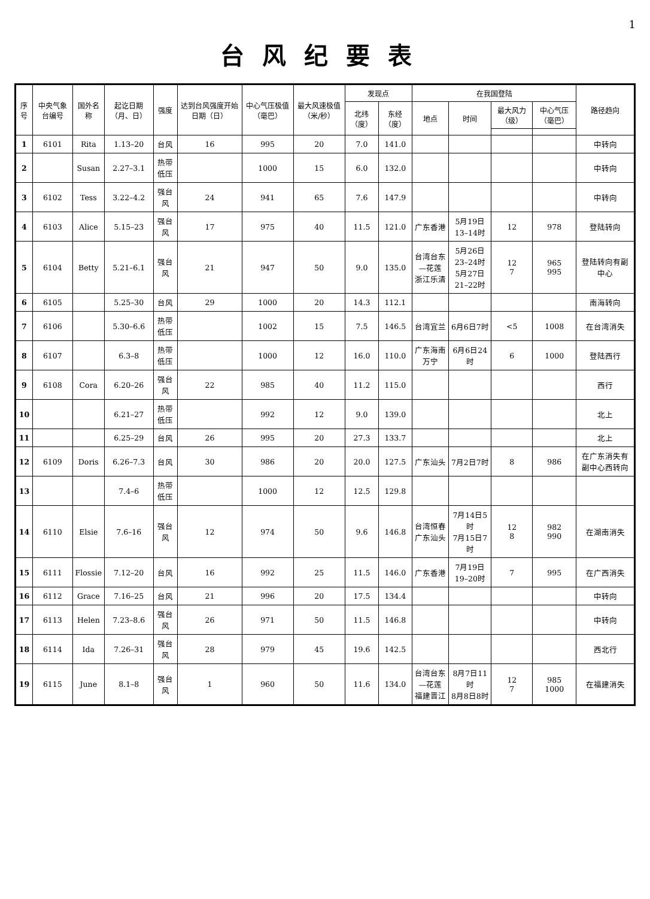1
台风纪要表
| 序号 | 中央气象台编号 | 国外名称 | 起讫日期（月、日） | 强度 | 达到台风强度开始日期（日） | 中心气压极值（毫巴） | 最大风速极值（米/秒） | 发现点 | | 在我国登陆 | | | | 路径趋向 |
| --- | --- | --- | --- | --- | --- | --- | --- | --- | --- | --- | --- | --- | --- | --- |
| | | | | | | | | 北纬（度） | 东经（度） | 地点 | 时间 | 最大风力（级） | 中心气压（毫巴） | |
| 1 | 6101 | Rita | 1.13–20 | 台风 | 16 | 995 | 20 | 7.0 | 141.0 | | | | | 中转向 |
| 2 | | Susan | 2.27–3.1 | 热带低压 | | 1000 | 15 | 6.0 | 132.0 | | | | | 中转向 |
| 3 | 6102 | Tess | 3.22–4.2 | 强台风 | 24 | 941 | 65 | 7.6 | 147.9 | | | | | 中转向 |
| 4 | 6103 | Alice | 5.15–23 | 强台风 | 17 | 975 | 40 | 11.5 | 121.0 | 广东香港 | 5月19日13–14时 | 12 | 978 | 登陆转向 |
| 5 | 6104 | Betty | 5.21–6.1 | 强台风 | 21 | 947 | 50 | 9.0 | 135.0 | 台湾台东—花莲 浙江乐清 | 5月26日23–24时 5月27日21–22时 | 12 7 | 965 995 | 登陆转向有副中心 |
| 6 | 6105 | | 5.25–30 | 台风 | 29 | 1000 | 20 | 14.3 | 112.1 | | | | | 南海转向 |
| 7 | 6106 | | 5.30–6.6 | 热带低压 | | 1002 | 15 | 7.5 | 146.5 | 台湾宜兰 | 6月6日7时 | <5 | 1008 | 在台湾消失 |
| 8 | 6107 | | 6.3–8 | 热带低压 | | 1000 | 12 | 16.0 | 110.0 | 广东海南万宁 | 6月6日24时 | 6 | 1000 | 登陆西行 |
| 9 | 6108 | Cora | 6.20–26 | 强台风 | 22 | 985 | 40 | 11.2 | 115.0 | | | | | 西行 |
| 10 | | | 6.21–27 | 热带低压 | | 992 | 12 | 9.0 | 139.0 | | | | | 北上 |
| 11 | | | 6.25–29 | 台风 | 26 | 995 | 20 | 27.3 | 133.7 | | | | | 北上 |
| 12 | 6109 | Doris | 6.26–7.3 | 台风 | 30 | 986 | 20 | 20.0 | 127.5 | 广东汕头 | 7月2日7时 | 8 | 986 | 在广东消失有副中心西转向 |
| 13 | | | 7.4–6 | 热带低压 | | 1000 | 12 | 12.5 | 129.8 | | | | | |
| 14 | 6110 | Elsie | 7.6–16 | 强台风 | 12 | 974 | 50 | 9.6 | 146.8 | 台湾恒春 广东汕头 | 7月14日5时 7月15日7时 | 12 8 | 982 990 | 在湖南消失 |
| 15 | 6111 | Flossie | 7.12–20 | 台风 | 16 | 992 | 25 | 11.5 | 146.0 | 广东香港 | 7月19日19–20时 | 7 | 995 | 在广西消失 |
| 16 | 6112 | Grace | 7.16–25 | 台风 | 21 | 996 | 20 | 17.5 | 134.4 | | | | | 中转向 |
| 17 | 6113 | Helen | 7.23–8.6 | 强台风 | 26 | 971 | 50 | 11.5 | 146.8 | | | | | 中转向 |
| 18 | 6114 | Ida | 7.26–31 | 强台风 | 28 | 979 | 45 | 19.6 | 142.5 | | | | | 西北行 |
| 19 | 6115 | June | 8.1–8 | 强台风 | 1 | 960 | 50 | 11.6 | 134.0 | 台湾台东—花莲 福建晋江 | 8月7日11时 8月8日8时 | 12 7 | 985 1000 | 在福建消失 |